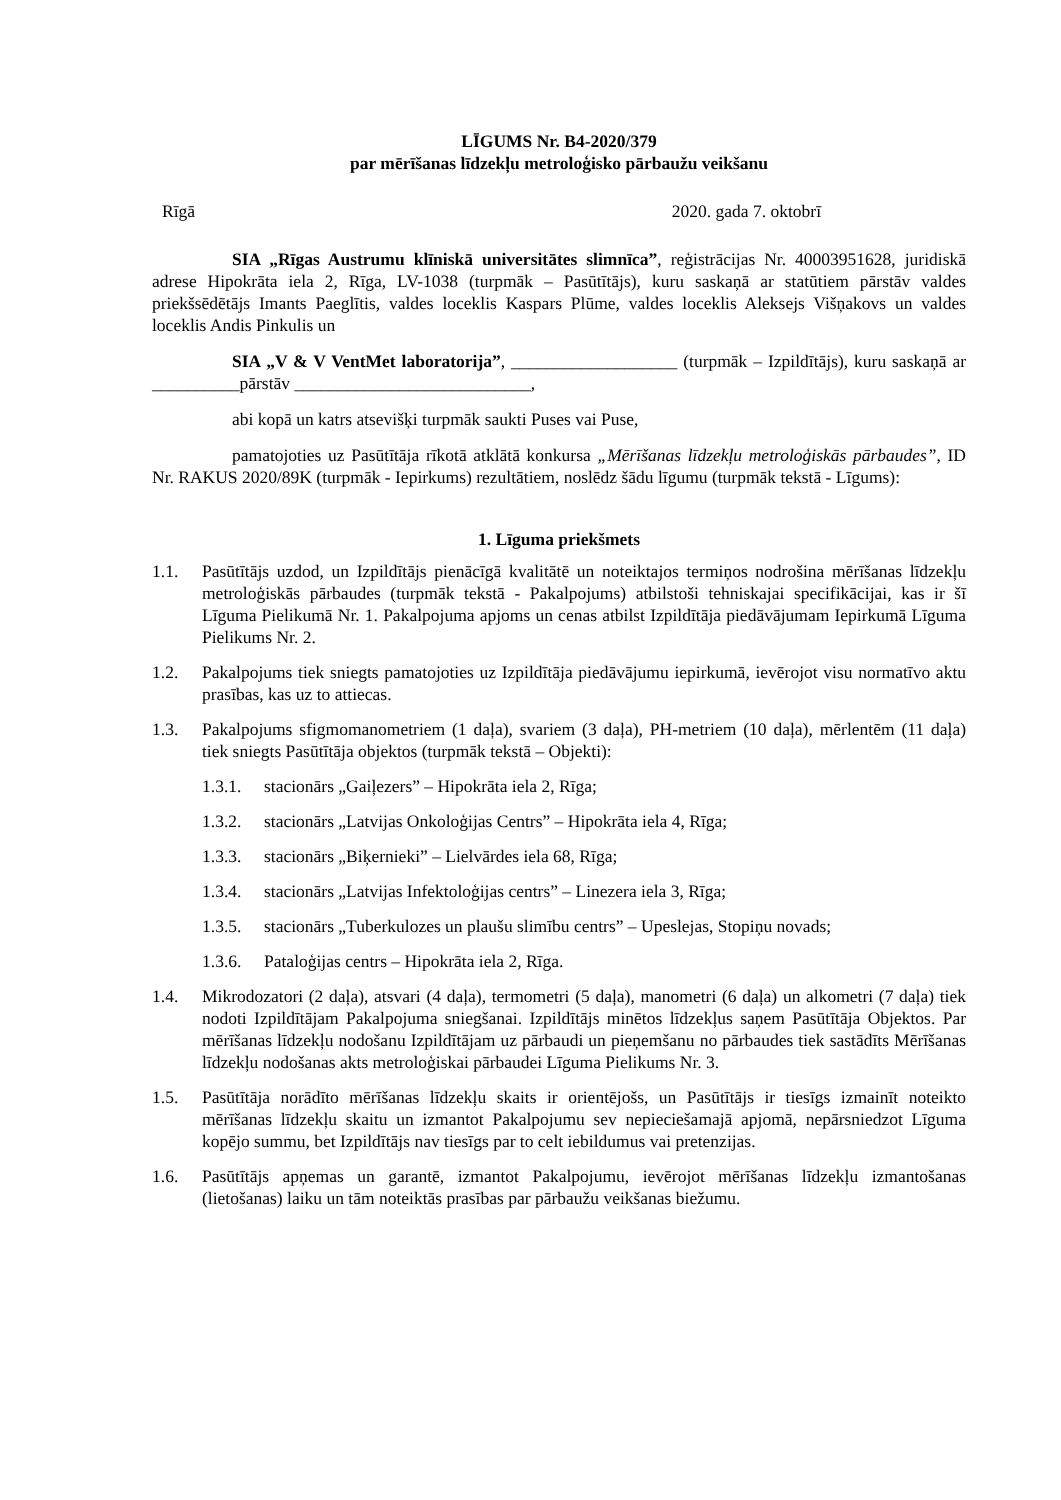LĪGUMS Nr. B4-2020/379
par mērīšanas līdzekļu metroloģisko pārbaužu veikšanu
Rīgā 2020. gada 7. oktobrī
SIA „Rīgas Austrumu klīniskā universitātes slimnīca”, reģistrācijas Nr. 40003951628, juridiskā adrese Hipokrāta iela 2, Rīga, LV-1038 (turpmāk – Pasūtītājs), kuru saskaņā ar statūtiem pārstāv valdes priekšsēdētājs Imants Paeglītis, valdes loceklis Kaspars Plūme, valdes loceklis Aleksejs Višņakovs un valdes loceklis Andis Pinkulis un
SIA „V & V VentMet laboratorija”, ___________________ (turpmāk – Izpildītājs), kuru saskaņā ar __________pārstāv ___________________________,
abi kopā un katrs atsevišķi turpmāk saukti Puses vai Puse,
pamatojoties uz Pasūtītāja rīkotā atklātā konkursa „Mērīšanas līdzekļu metroloģiskās pārbaudes”, ID Nr. RAKUS 2020/89K (turpmāk - Iepirkums) rezultātiem, noslēdz šādu līgumu (turpmāk tekstā - Līgums):
1. Līguma priekšmets
1.1. Pasūtītājs uzdod, un Izpildītājs pienācīgā kvalitātē un noteiktajos termiņos nodrošina mērīšanas līdzekļu metroloģiskās pārbaudes (turpmāk tekstā - Pakalpojums) atbilstoši tehniskajai specifikācijai, kas ir šī Līguma Pielikumā Nr. 1. Pakalpojuma apjoms un cenas atbilst Izpildītāja piedāvājumam Iepirkumā Līguma Pielikums Nr. 2.
1.2. Pakalpojums tiek sniegts pamatojoties uz Izpildītāja piedāvājumu iepirkumā, ievērojot visu normatīvo aktu prasības, kas uz to attiecas.
1.3. Pakalpojums sfigmomanometriem (1 daļa), svariem (3 daļa), PH-metriem (10 daļa), mērlentēm (11 daļa) tiek sniegts Pasūtītāja objektos (turpmāk tekstā – Objekti):
1.3.1. stacionārs „Gaiļezers” – Hipokrāta iela 2, Rīga;
1.3.2. stacionārs „Latvijas Onkoloģijas Centrs” – Hipokrāta iela 4, Rīga;
1.3.3. stacionārs „Biķernieki” – Lielvārdes iela 68, Rīga;
1.3.4. stacionārs „Latvijas Infektoloģijas centrs” – Linezera iela 3, Rīga;
1.3.5. stacionārs „Tuberkulozes un plaušu slimību centrs” – Upeslejas, Stopiņu novads;
1.3.6. Pataloģijas centrs – Hipokrāta iela 2, Rīga.
1.4. Mikrodozatori (2 daļa), atsvari (4 daļa), termometri (5 daļa), manometri (6 daļa) un alkometri (7 daļa) tiek nodoti Izpildītājam Pakalpojuma sniegšanai. Izpildītājs minētos līdzekļus saņem Pasūtītāja Objektos. Par mērīšanas līdzekļu nodošanu Izpildītājam uz pārbaudi un pieņemšanu no pārbaudes tiek sastādīts Mērīšanas līdzekļu nodošanas akts metroloģiskai pārbaudei Līguma Pielikums Nr. 3.
1.5. Pasūtītāja norādīto mērīšanas līdzekļu skaits ir orientējošs, un Pasūtītājs ir tiesīgs izmainīt noteikto mērīšanas līdzekļu skaitu un izmantot Pakalpojumu sev nepieciešamajā apjomā, nepārsniedzot Līguma kopējo summu, bet Izpildītājs nav tiesīgs par to celt iebildumus vai pretenzijas.
1.6. Pasūtītājs apņemas un garantē, izmantot Pakalpojumu, ievērojot mērīšanas līdzekļu izmantošanas (lietošanas) laiku un tām noteiktās prasības par pārbaužu veikšanas biežumu.